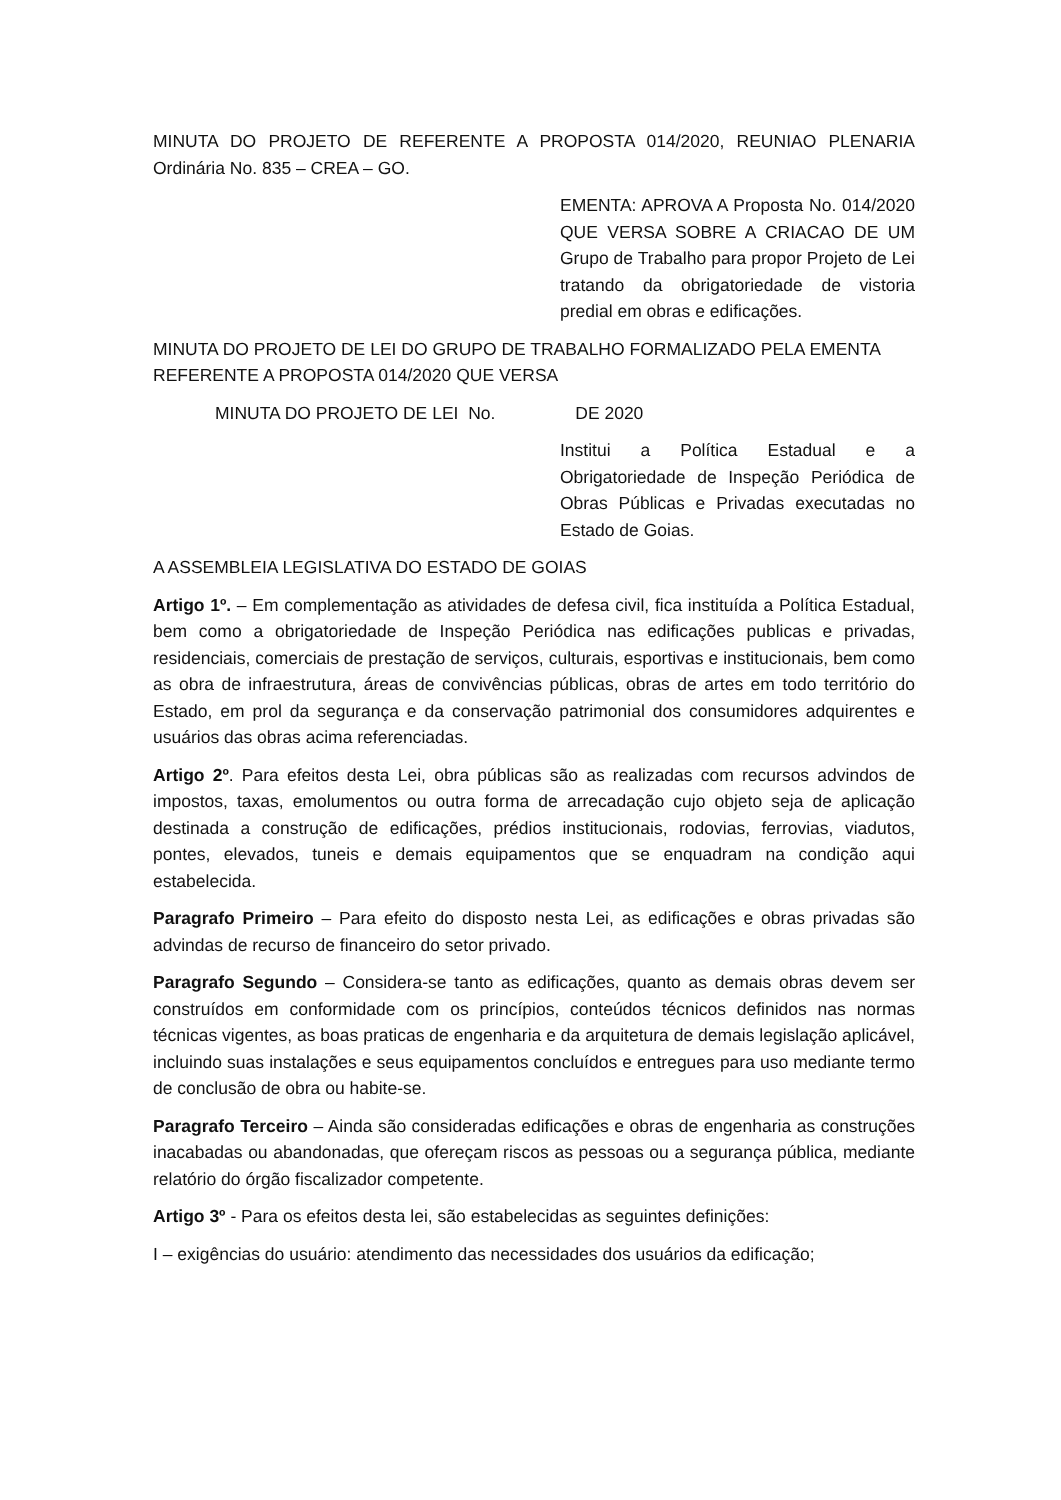MINUTA DO PROJETO DE REFERENTE A PROPOSTA 014/2020, REUNIAO PLENARIA Ordinária No. 835 – CREA – GO.
EMENTA: APROVA A Proposta No. 014/2020 QUE VERSA SOBRE A CRIACAO DE UM Grupo de Trabalho para propor Projeto de Lei tratando da obrigatoriedade de vistoria predial em obras e edificações.
MINUTA DO PROJETO DE LEI DO GRUPO DE TRABALHO FORMALIZADO PELA EMENTA REFERENTE A PROPOSTA 014/2020 QUE VERSA
MINUTA DO PROJETO DE LEI No. DE 2020
Institui a Política Estadual e a Obrigatoriedade de Inspeção Periódica de Obras Públicas e Privadas executadas no Estado de Goias.
A ASSEMBLEIA LEGISLATIVA DO ESTADO DE GOIAS
Artigo 1º. – Em complementação as atividades de defesa civil, fica instituída a Política Estadual, bem como a obrigatoriedade de Inspeção Periódica nas edificações publicas e privadas, residenciais, comerciais de prestação de serviços, culturais, esportivas e institucionais, bem como as obra de infraestrutura, áreas de convivências públicas, obras de artes em todo território do Estado, em prol da segurança e da conservação patrimonial dos consumidores adquirentes e usuários das obras acima referenciadas.
Artigo 2º. Para efeitos desta Lei, obra públicas são as realizadas com recursos advindos de impostos, taxas, emolumentos ou outra forma de arrecadação cujo objeto seja de aplicação destinada a construção de edificações, prédios institucionais, rodovias, ferrovias, viadutos, pontes, elevados, tuneis e demais equipamentos que se enquadram na condição aqui estabelecida.
Paragrafo Primeiro – Para efeito do disposto nesta Lei, as edificações e obras privadas são advindas de recurso de financeiro do setor privado.
Paragrafo Segundo – Considera-se tanto as edificações, quanto as demais obras devem ser construídos em conformidade com os princípios, conteúdos técnicos definidos nas normas técnicas vigentes, as boas praticas de engenharia e da arquitetura de demais legislação aplicável, incluindo suas instalações e seus equipamentos concluídos e entregues para uso mediante termo de conclusão de obra ou habite-se.
Paragrafo Terceiro – Ainda são consideradas edificações e obras de engenharia as construções inacabadas ou abandonadas, que ofereçam riscos as pessoas ou a segurança pública, mediante relatório do órgão fiscalizador competente.
Artigo 3º - Para os efeitos desta lei, são estabelecidas as seguintes definições:
I – exigências do usuário: atendimento das necessidades dos usuários da edificação;